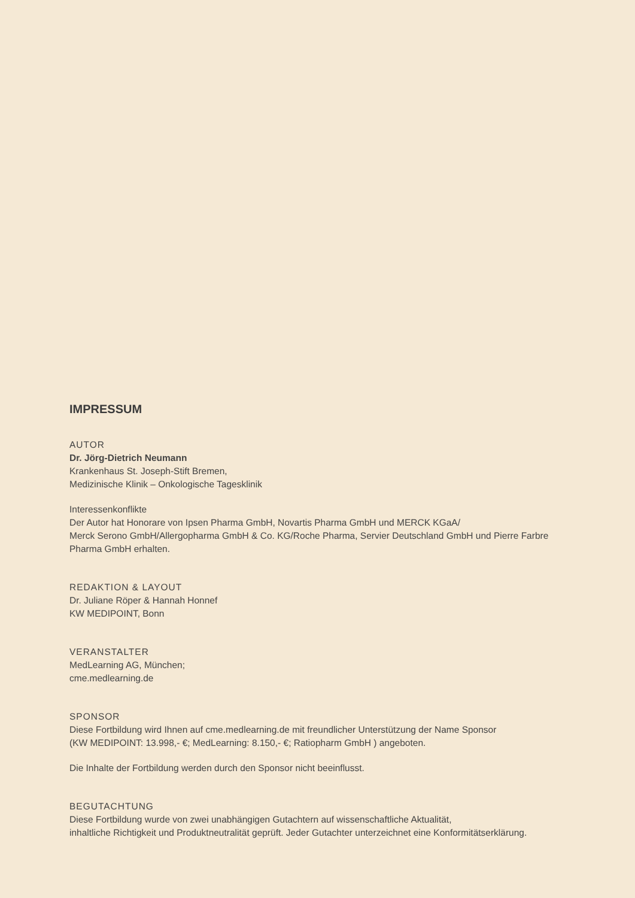IMPRESSUM
AUTOR
Dr. Jörg-Dietrich Neumann
Krankenhaus St. Joseph-Stift Bremen,
Medizinische Klinik – Onkologische Tagesklinik
Interessenkonflikte
Der Autor hat Honorare von Ipsen Pharma GmbH, Novartis Pharma GmbH und MERCK KGaA/
Merck Serono GmbH/Allergopharma GmbH & Co. KG/Roche Pharma, Servier Deutschland GmbH und Pierre Farbre
Pharma GmbH erhalten.
REDAKTION & LAYOUT
Dr. Juliane Röper & Hannah Honnef
KW MEDIPOINT, Bonn
VERANSTALTER
MedLearning AG, München;
cme.medlearning.de
SPONSOR
Diese Fortbildung wird Ihnen auf cme.medlearning.de mit freundlicher Unterstützung der Name Sponsor
(KW MEDIPOINT: 13.998,- €; MedLearning: 8.150,- €; Ratiopharm GmbH ) angeboten.
Die Inhalte der Fortbildung werden durch den Sponsor nicht beeinflusst.
BEGUTACHTUNG
Diese Fortbildung wurde von zwei unabhängigen Gutachtern auf wissenschaftliche Aktualität,
inhaltliche Richtigkeit und Produktneutralität geprüft. Jeder Gutachter unterzeichnet eine Konformitätserklärung.